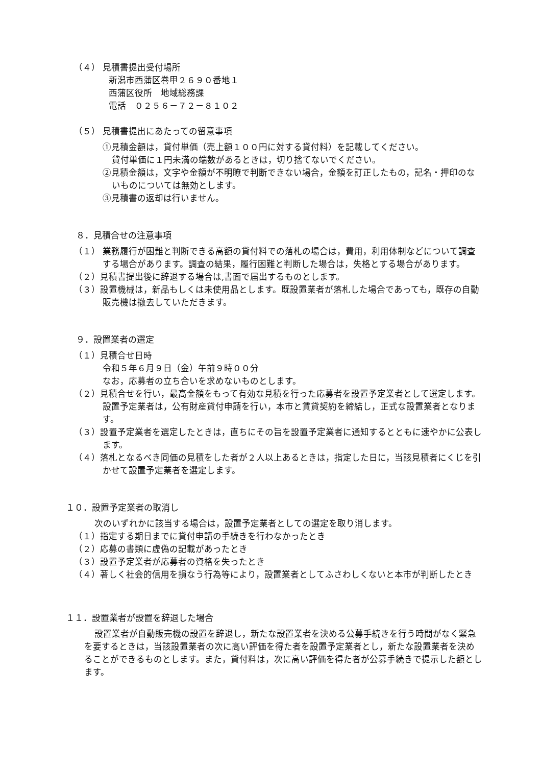（４） 見積書提出受付場所
新潟市西蒲区巻甲２６９０番地１
西蒲区役所　地域総務課
電話　０２５６－７２－８１０２
（５） 見積書提出にあたっての留意事項
①見積金額は，貸付単価（売上額１００円に対する貸付料）を記載してください。
貸付単価に１円未満の端数があるときは，切り捨てないでください。
②見積金額は，文字や金額が不明瞭で判断できない場合，金額を訂正したもの，記名・押印のないものについては無効とします。
③見積書の返却は行いません。
８．見積合せの注意事項
（１） 業務履行が困難と判断できる高額の貸付料での落札の場合は，費用，利用体制などについて調査する場合があります。調査の結果，履行困難と判断した場合は，失格とする場合があります。
（２）見積書提出後に辞退する場合は,書面で届出するものとします。
（３）設置機械は，新品もしくは未使用品とします。既設置業者が落札した場合であっても，既存の自動販売機は撤去していただきます。
９．設置業者の選定
（１）見積合せ日時
令和５年６月９日（金）午前９時００分
なお，応募者の立ち合いを求めないものとします。
（２）見積合せを行い，最高金額をもって有効な見積を行った応募者を設置予定業者として選定します。設置予定業者は，公有財産貸付申請を行い，本市と賃貸契約を締結し，正式な設置業者となります。
（３）設置予定業者を選定したときは，直ちにその旨を設置予定業者に通知するとともに速やかに公表します。
（４）落札となるべき同価の見積をした者が２人以上あるときは，指定した日に，当該見積者にくじを引かせて設置予定業者を選定します。
１０．設置予定業者の取消し
次のいずれかに該当する場合は，設置予定業者としての選定を取り消します。
（１）指定する期日までに貸付申請の手続きを行わなかったとき
（２）応募の書類に虚偽の記載があったとき
（３）設置予定業者が応募者の資格を失ったとき
（４）著しく社会的信用を損なう行為等により，設置業者としてふさわしくないと本市が判断したとき
１１．設置業者が設置を辞退した場合
設置業者が自動販売機の設置を辞退し，新たな設置業者を決める公募手続きを行う時間がなく緊急を要するときは，当該設置業者の次に高い評価を得た者を設置予定業者とし，新たな設置業者を決めることができるものとします。また，貸付料は，次に高い評価を得た者が公募手続きで提示した額とします。